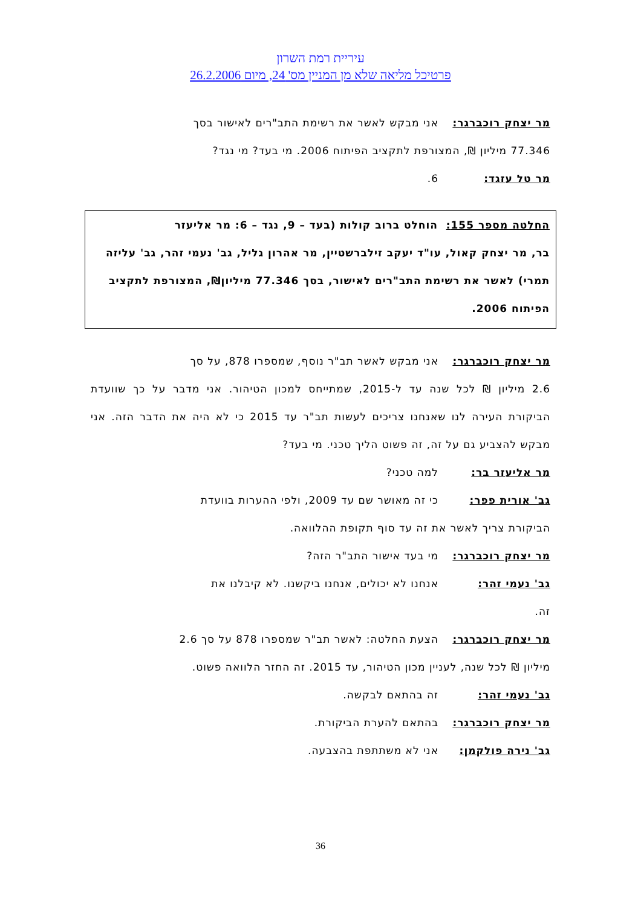עיריית רמת השרון
פרטיכל מליאה שלא מן המניין מס' 24, מיום 26.2.2006
מר יצחק רוכברגר: אני מבקש לאשר את רשימת התב"רים לאישור בסך
77.346 מיליון ₪, המצורפת לתקציב הפיתוח 2006. מי בעד? מי נגד?
מר טל עזגד: 6.
החלטה מספר 155: הוחלט ברוב קולות (בעד – 9, נגד – 6: מר אליעזר
בר, מר יצחק קאול, עו"ד יעקב זילברשטיין, מר אהרון גליל, גב' נעמי זהר, גב' עליזה תמרי) לאשר את רשימת התב"רים לאישור, בסך 77.346 מיליון₪, המצורפת לתקציב הפיתוח 2006.
מר יצחק רוכברגר: אני מבקש לאשר תב"ר נוסף, שמספרו 878, על סך
2.6 מיליון ₪ לכל שנה עד ל-2015, שמתייחס למכון הטיהור. אני מדבר על כך שוועדת הביקורת העירה לנו שאנחנו צריכים לעשות תב"ר עד 2015 כי לא היה את הדבר הזה. אני מבקש להצביע גם על זה, זה פשוט הליך טכני. מי בעד?
מר אליעזר בר: למה טכני?
גב' אורית פפר: כי זה מאושר שם עד 2009, ולפי ההערות בוועדת
הביקורת צריך לאשר את זה עד סוף תקופת ההלוואה.
מר יצחק רוכברגר: מי בעד אישור התב"ר הזה?
גב' נעמי זהר: אנחנו לא יכולים, אנחנו ביקשנו. לא קיבלנו את
זה.
מר יצחק רוכברגר: הצעת החלטה: לאשר תב"ר שמספרו 878 על סך 2.6
מיליון ₪ לכל שנה, לעניין מכון הטיהור, עד 2015. זה החזר הלוואה פשוט.
גב' נעמי זהר: זה בהתאם לבקשה.
מר יצחק רוכברגר: בהתאם להערת הביקורת.
גב' נירה פולקמן: אני לא משתתפת בהצבעה.
36